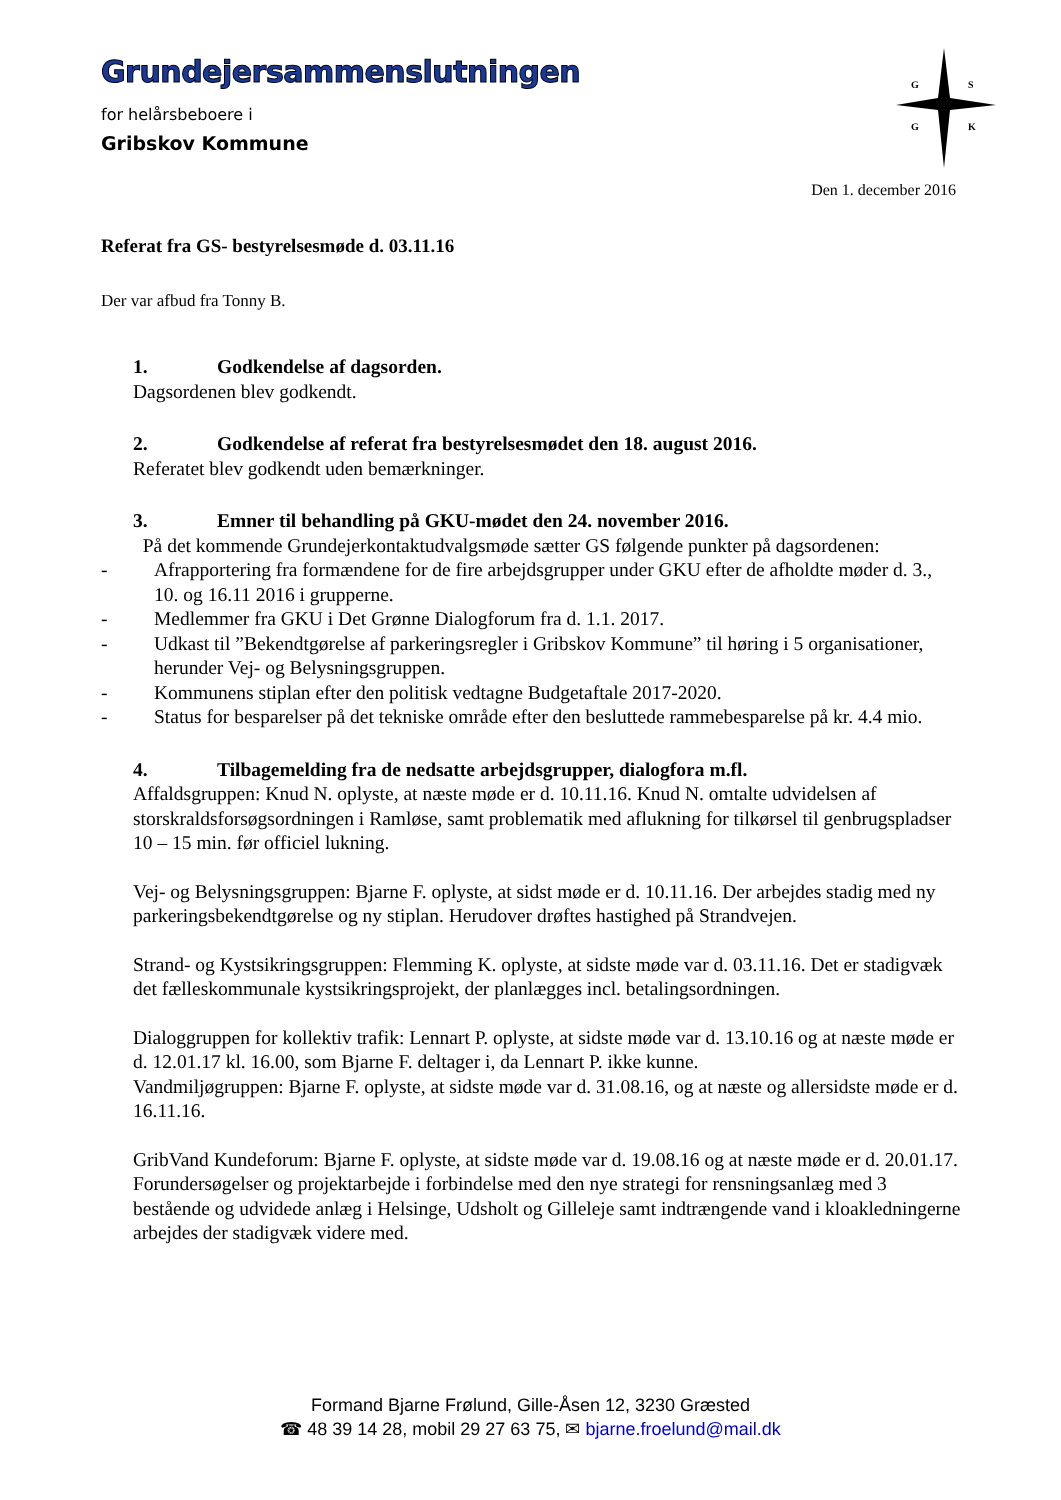G
S
G
K
Grundejersammenslutningen
for helårsbeboere i
Gribskov Kommune
Den 1. december 2016
Referat fra GS- bestyrelsesmøde d. 03.11.16
Der var afbud fra Tonny B.
1. Godkendelse af dagsorden.
Dagsordenen blev godkendt.
2. Godkendelse af referat fra bestyrelsesmødet den 18. august 2016.
Referatet blev godkendt uden bemærkninger.
3. Emner til behandling på GKU-mødet den 24. november 2016.
På det kommende Grundejerkontaktudvalgsmøde sætter GS følgende punkter på dagsordenen:
- Afrapportering fra formændene for de fire arbejdsgrupper under GKU efter de afholdte møder d. 3., 10. og 16.11 2016 i grupperne.
- Medlemmer fra GKU i Det Grønne Dialogforum fra d. 1.1. 2017.
- Udkast til ”Bekendtgørelse af parkeringsregler i Gribskov Kommune” til høring i 5 organisationer, herunder Vej- og Belysningsgruppen.
- Kommunens stiplan efter den politisk vedtagne Budgetaftale 2017-2020.
- Status for besparelser på det tekniske område efter den besluttede rammebesparelse på kr. 4.4 mio.
4. Tilbagemelding fra de nedsatte arbejdsgrupper, dialogfora m.fl.
Affaldsgruppen: Knud N. oplyste, at næste møde er d. 10.11.16. Knud N. omtalte udvidelsen af storskraldsforsøgsordningen i Ramløse, samt problematik med aflukning for tilkørsel til genbrugspladser 10 – 15 min. før officiel lukning.
Vej- og Belysningsgruppen: Bjarne F. oplyste, at sidst møde er d. 10.11.16. Der arbejdes stadig med ny parkeringsbekendtgørelse og ny stiplan. Herudover drøftes hastighed på Strandvejen.
Strand- og Kystsikringsgruppen: Flemming K. oplyste, at sidste møde var d. 03.11.16. Det er stadigvæk det fælleskommunale kystsikringsprojekt, der planlægges incl. betalingsordningen.
Dialoggruppen for kollektiv trafik: Lennart P. oplyste, at sidste møde var d. 13.10.16 og at næste møde er d. 12.01.17 kl. 16.00, som Bjarne F. deltager i, da Lennart P. ikke kunne.
Vandmiljøgruppen: Bjarne F. oplyste, at sidste møde var d. 31.08.16, og at næste og allersidste møde er d. 16.11.16.
GribVand Kundeforum: Bjarne F. oplyste, at sidste møde var d. 19.08.16 og at næste møde er d. 20.01.17. Forundersøgelser og projektarbejde i forbindelse med den nye strategi for rensningsanlæg med 3 bestående og udvidede anlæg i Helsinge, Udsholt og Gilleleje samt indtrængende vand i kloakledningerne arbejdes der stadigvæk videre med.
Formand Bjarne Frølund, Gille-Åsen 12, 3230 Græsted
☎ 48 39 14 28, mobil 29 27 63 75, ✉ bjarne.froelund@mail.dk